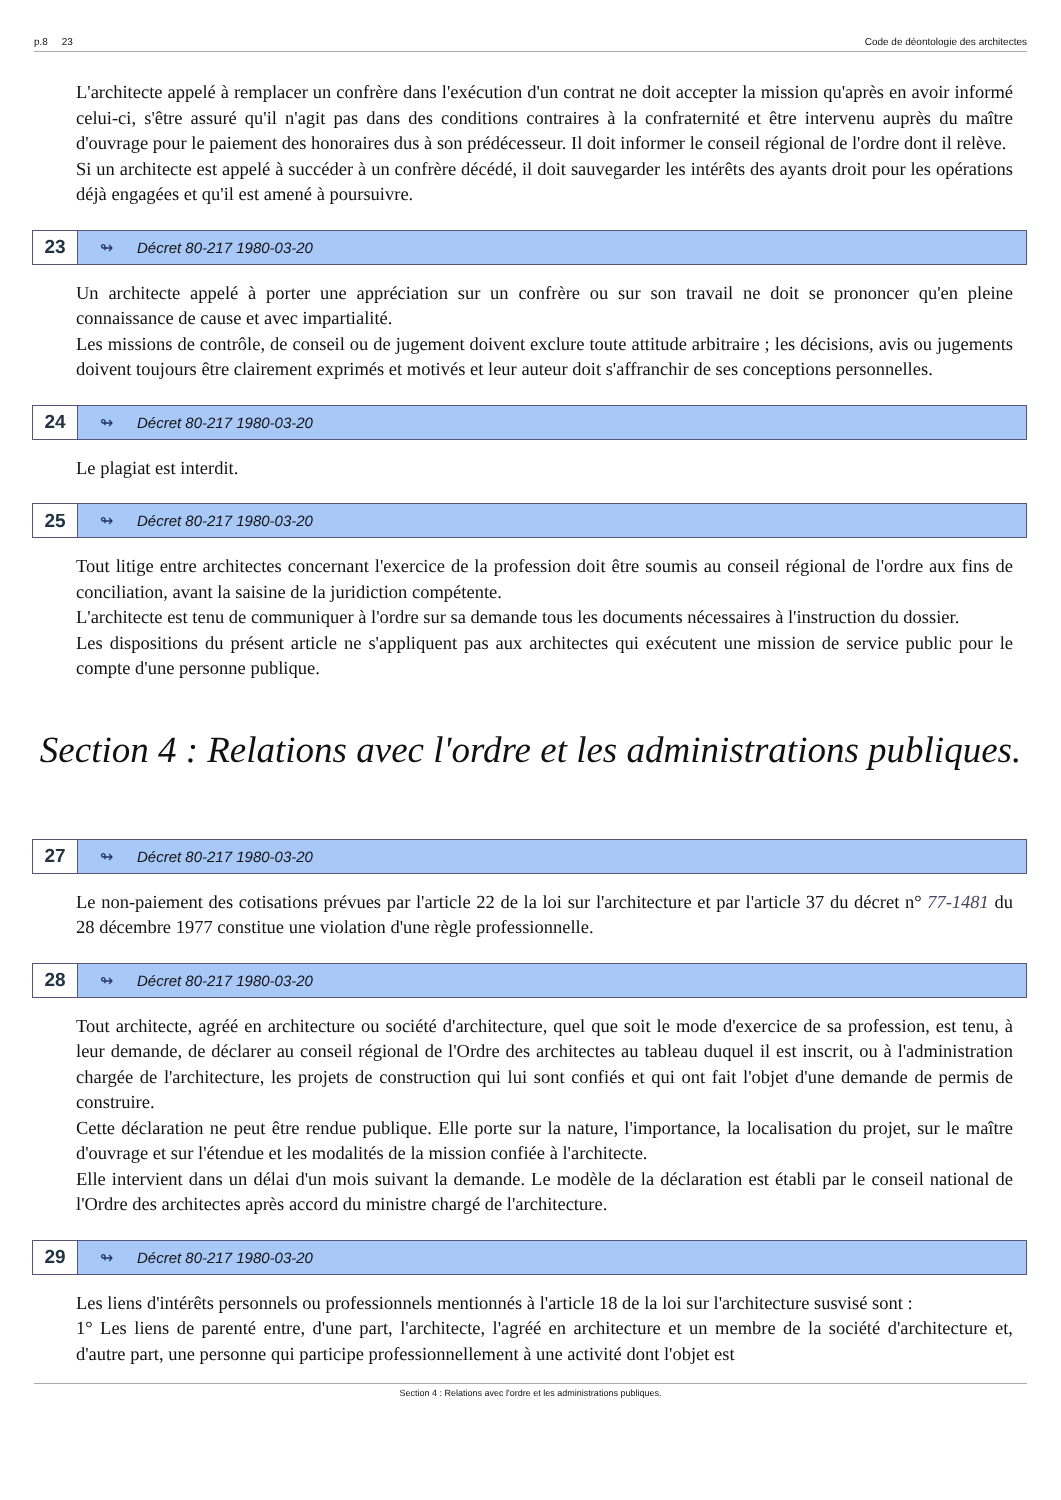p.8 23 Code de déontologie des architectes
L'architecte appelé à remplacer un confrère dans l'exécution d'un contrat ne doit accepter la mission qu'après en avoir informé celui-ci, s'être assuré qu'il n'agit pas dans des conditions contraires à la confraternité et être intervenu auprès du maître d'ouvrage pour le paiement des honoraires dus à son prédécesseur. Il doit informer le conseil régional de l'ordre dont il relève.
Si un architecte est appelé à succéder à un confrère décédé, il doit sauvegarder les intérêts des ayants droit pour les opérations déjà engagées et qu'il est amené à poursuivre.
23 ↬ Décret 80-217 1980-03-20
Un architecte appelé à porter une appréciation sur un confrère ou sur son travail ne doit se prononcer qu'en pleine connaissance de cause et avec impartialité.
Les missions de contrôle, de conseil ou de jugement doivent exclure toute attitude arbitraire ; les décisions, avis ou jugements doivent toujours être clairement exprimés et motivés et leur auteur doit s'affranchir de ses conceptions personnelles.
24 ↬ Décret 80-217 1980-03-20
Le plagiat est interdit.
25 ↬ Décret 80-217 1980-03-20
Tout litige entre architectes concernant l'exercice de la profession doit être soumis au conseil régional de l'ordre aux fins de conciliation, avant la saisine de la juridiction compétente.
L'architecte est tenu de communiquer à l'ordre sur sa demande tous les documents nécessaires à l'instruction du dossier.
Les dispositions du présent article ne s'appliquent pas aux architectes qui exécutent une mission de service public pour le compte d'une personne publique.
Section 4 : Relations avec l'ordre et les administrations publiques.
27 ↬ Décret 80-217 1980-03-20
Le non-paiement des cotisations prévues par l'article 22 de la loi sur l'architecture et par l'article 37 du décret n° 77-1481 du 28 décembre 1977 constitue une violation d'une règle professionnelle.
28 ↬ Décret 80-217 1980-03-20
Tout architecte, agréé en architecture ou société d'architecture, quel que soit le mode d'exercice de sa profession, est tenu, à leur demande, de déclarer au conseil régional de l'Ordre des architectes au tableau duquel il est inscrit, ou à l'administration chargée de l'architecture, les projets de construction qui lui sont confiés et qui ont fait l'objet d'une demande de permis de construire.
Cette déclaration ne peut être rendue publique. Elle porte sur la nature, l'importance, la localisation du projet, sur le maître d'ouvrage et sur l'étendue et les modalités de la mission confiée à l'architecte.
Elle intervient dans un délai d'un mois suivant la demande. Le modèle de la déclaration est établi par le conseil national de l'Ordre des architectes après accord du ministre chargé de l'architecture.
29 ↬ Décret 80-217 1980-03-20
Les liens d'intérêts personnels ou professionnels mentionnés à l'article 18 de la loi sur l'architecture susvisé sont :
1° Les liens de parenté entre, d'une part, l'architecte, l'agréé en architecture et un membre de la société d'architecture et, d'autre part, une personne qui participe professionnellement à une activité dont l'objet est
Section 4 : Relations avec l'ordre et les administrations publiques.